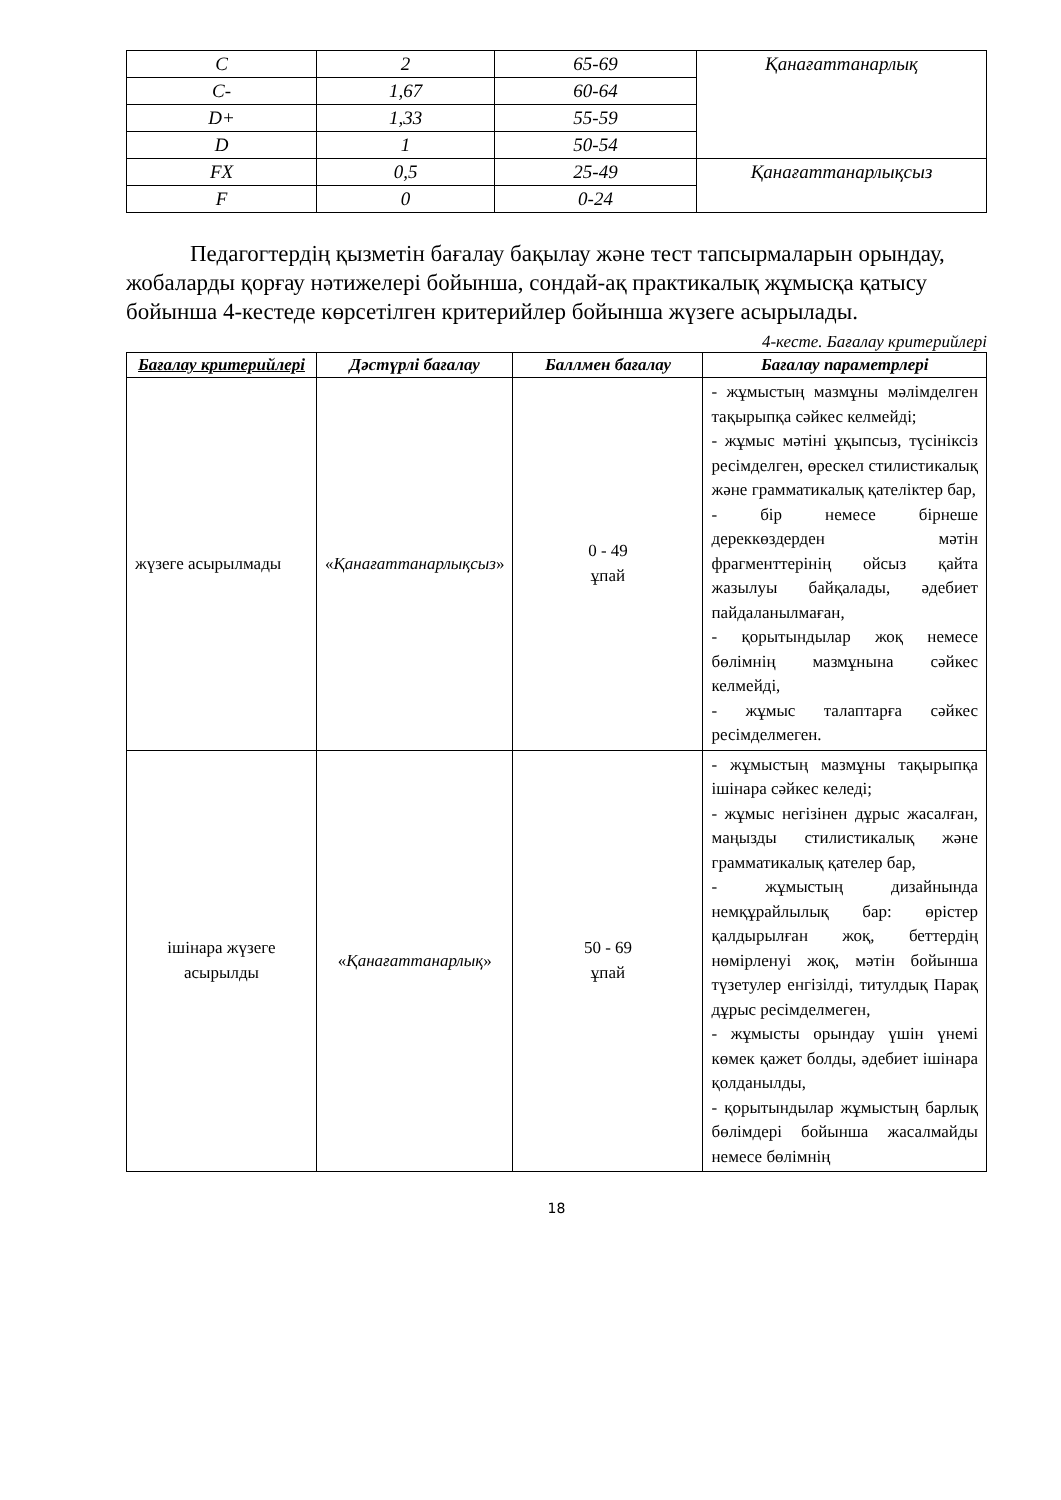| C | 2 | 65-69 | Қанағаттанарлық |
| C- | 1,67 | 60-64 | |
| D+ | 1,33 | 55-59 | |
| D | 1 | 50-54 | |
| FX | 0,5 | 25-49 | Қанағаттанарлықсыз |
| F | 0 | 0-24 | |
Педагогтердің қызметін бағалау бақылау және тест тапсырмаларын орындау, жобаларды қорғау нәтижелері бойынша, сондай-ақ практикалық жұмысқа қатысу бойынша 4-кестеде көрсетілген критерийлер бойынша жүзеге асырылады.
4-кесте. Бағалау критерийлері
| Бағалау критерийлері | Дәстүрлі бағалау | Баллмен бағалау | Бағалау параметрлері |
| --- | --- | --- | --- |
| жүзеге асырылмады | « Қанағаттанарлықсыз » | 0 - 49 ұпай | - жұмыстың мазмұны мәлімделген тақырыпқа сәйкес келмейді; - жұмыс мәтіні ұқыпсыз, түсініксіз ресімделген, өрескел стилистикалық және грамматикалық қателіктер бар, - бір немесе бірнеше дереккөздерден мәтін фрагменттерінің ойсыз қайта жазылуы байқалады, әдебиет пайдаланылмаған, - қорытындылар жоқ немесе бөлімнің мазмұнына сәйкес келмейді, - жұмыс талаптарға сәйкес ресімделмеген. |
| ішінара жүзеге асырылды | « Қанағаттанарлық » | 50 - 69 ұпай | - жұмыстың мазмұны тақырыпқа ішінара сәйкес келеді; - жұмыс негізінен дұрыс жасалған, маңызды стилистикалық және грамматикалық қателер бар, - жұмыстың дизайнында немқұрайлылық бар: өрістер қалдырылған жоқ, беттердің нөмірленуі жоқ, мәтін бойынша түзетулер енгізілді, титулдық Парақ дұрыс ресімделмеген, - жұмысты орындау үшін үнемі көмек қажет болды, әдебиет ішінара қолданылды, - қорытындылар жұмыстың барлық бөлімдері бойынша жасалмайды немесе бөлімнің |
18